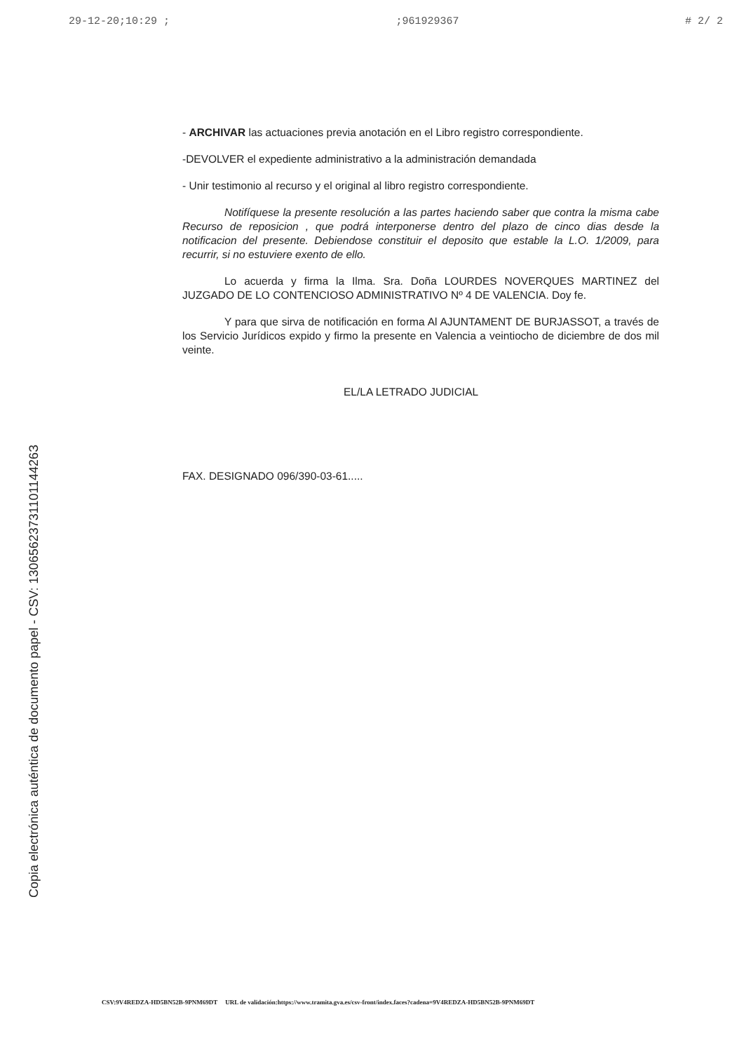29-12-20;10:29 ;;961929367 # 2/ 2
Copia electrónica auténtica de documento papel - CSV: 1306562373110114426З
- ARCHIVAR las actuaciones previa anotación en el Libro registro correspondiente.
-DEVOLVER el expediente administrativo a la administración demandada
- Unir testimonio al recurso y el original al libro registro correspondiente.
Notifíquese la presente resolución a las partes haciendo saber que contra la misma cabe Recurso de reposicion , que podrá interponerse dentro del plazo de cinco dias desde la notificacion del presente. Debiendose constituir el deposito que estable la L.O. 1/2009, para recurrir, si no estuviere exento de ello.
Lo acuerda y firma la Ilma. Sra. Doña LOURDES NOVERQUES MARTINEZ del JUZGADO DE LO CONTENCIOSO ADMINISTRATIVO Nº 4 DE VALENCIA. Doy fe.
Y para que sirva de notificación en forma Al AJUNTAMENT DE BURJASSOT, a través de los Servicio Jurídicos expido y firmo la presente en Valencia a veintiocho de diciembre de dos mil veinte.
EL/LA LETRADO JUDICIAL
FAX. DESIGNADO 096/390-03-61.....
CSV:9V4REDZA-HD5BN52B-9PNM69DT URL de validación:https://www.tramita.gva.es/csv-front/index.faces?cadena=9V4REDZA-HD5BN52B-9PNM69DT